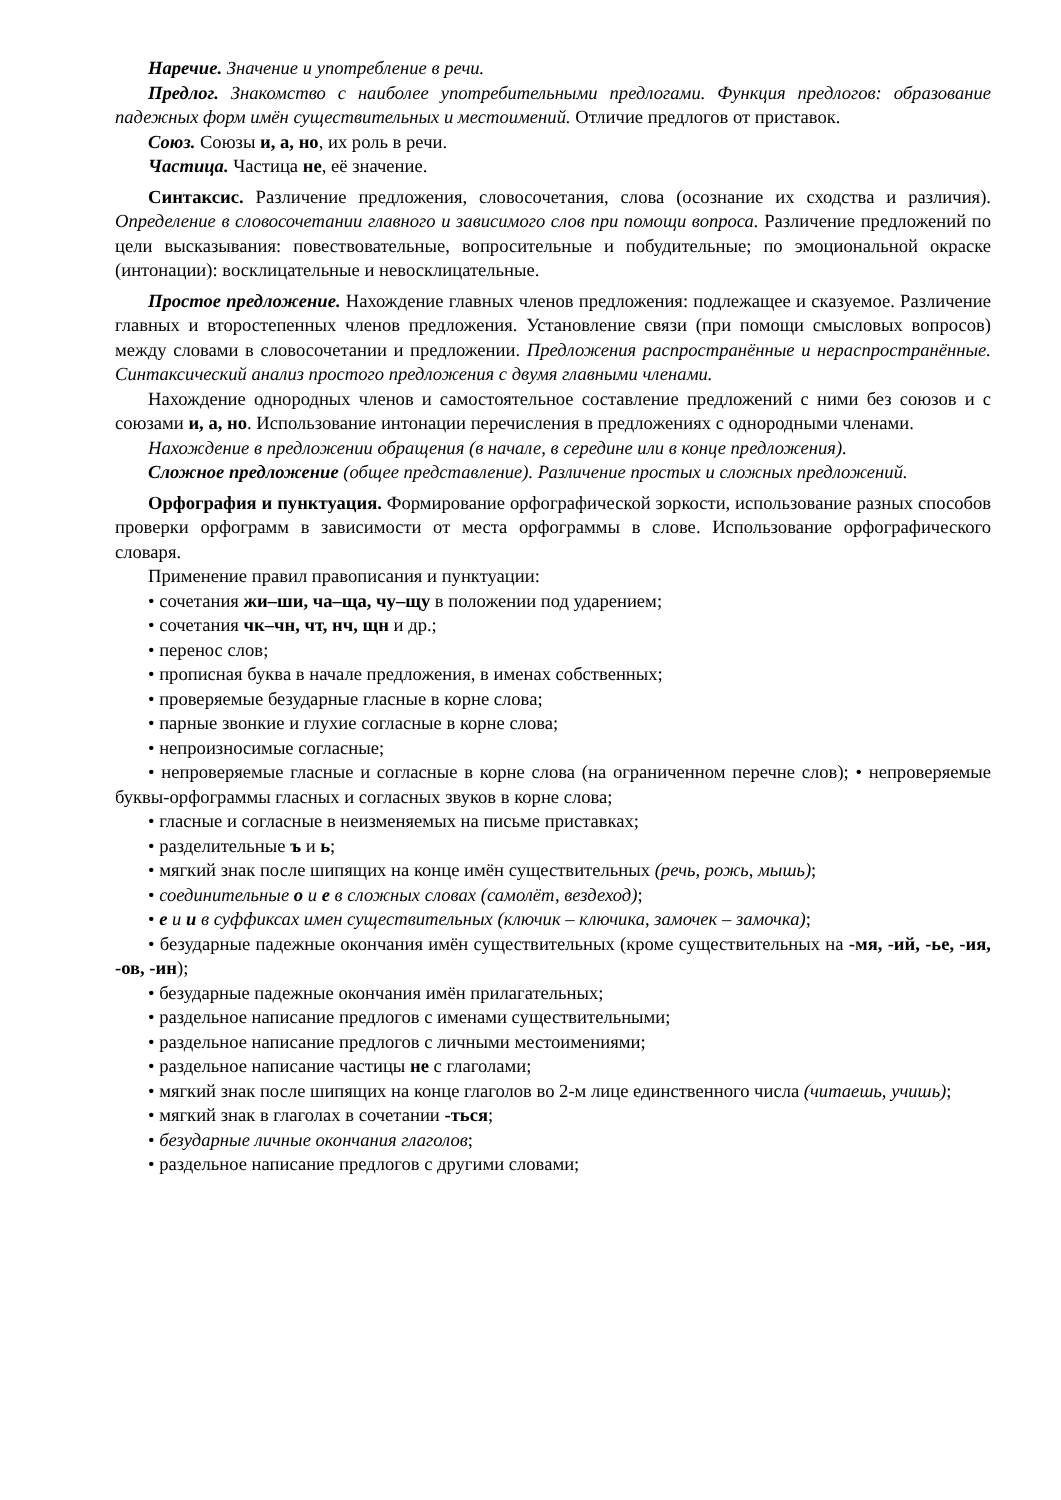Наречие. Значение и употребление в речи.
Предлог. Знакомство с наиболее употребительными предлогами. Функция предлогов: образование падежных форм имён существительных и местоимений. Отличие предлогов от приставок.
Союз. Союзы и, а, но, их роль в речи.
Частица. Частица не, её значение.
Синтаксис. Различение предложения, словосочетания, слова (осознание их сходства и различия). Определение в словосочетании главного и зависимого слов при помощи вопроса. Различение предложений по цели высказывания: повествовательные, вопросительные и побудительные; по эмоциональной окраске (интонации): восклицательные и невосклицательные.
Простое предложение. Нахождение главных членов предложения: подлежащее и сказуемое. Различение главных и второстепенных членов предложения. Установление связи (при помощи смысловых вопросов) между словами в словосочетании и предложении. Предложения распространённые и нераспространённые. Синтаксический анализ простого предложения с двумя главными членами.
Нахождение однородных членов и самостоятельное составление предложений с ними без союзов и с союзами и, а, но. Использование интонации перечисления в предложениях с однородными членами.
Нахождение в предложении обращения (в начале, в середине или в конце предложения).
Сложное предложение (общее представление). Различение простых и сложных предложений.
Орфография и пунктуация. Формирование орфографической зоркости, использование разных способов проверки орфограмм в зависимости от места орфограммы в слове. Использование орфографического словаря.
Применение правил правописания и пунктуации:
• сочетания жи–ши, ча–ща, чу–щу в положении под ударением;
• сочетания чк–чн, чт, нч, щн и др.;
• перенос слов;
• прописная буква в начале предложения, в именах собственных;
• проверяемые безударные гласные в корне слова;
• парные звонкие и глухие согласные в корне слова;
• непроизносимые согласные;
• непроверяемые гласные и согласные в корне слова (на ограниченном перечне слов); • непроверяемые буквы-орфограммы гласных и согласных звуков в корне слова;
• гласные и согласные в неизменяемых на письме приставках;
• разделительные ъ и ь;
• мягкий знак после шипящих на конце имён существительных (речь, рожь, мышь);
• соединительные о и е в сложных словах (самолёт, вездеход);
• е и и в суффиксах имен существительных (ключик – ключика, замочек – замочка);
• безударные падежные окончания имён существительных (кроме существительных на -мя, -ий, -ье, -ия, -ов, -ин);
• безударные падежные окончания имён прилагательных;
• раздельное написание предлогов с именами существительными;
• раздельное написание предлогов с личными местоимениями;
• раздельное написание частицы не с глаголами;
• мягкий знак после шипящих на конце глаголов во 2-м лице единственного числа (читаешь, учишь);
• мягкий знак в глаголах в сочетании -ться;
• безударные личные окончания глаголов;
• раздельное написание предлогов с другими словами;